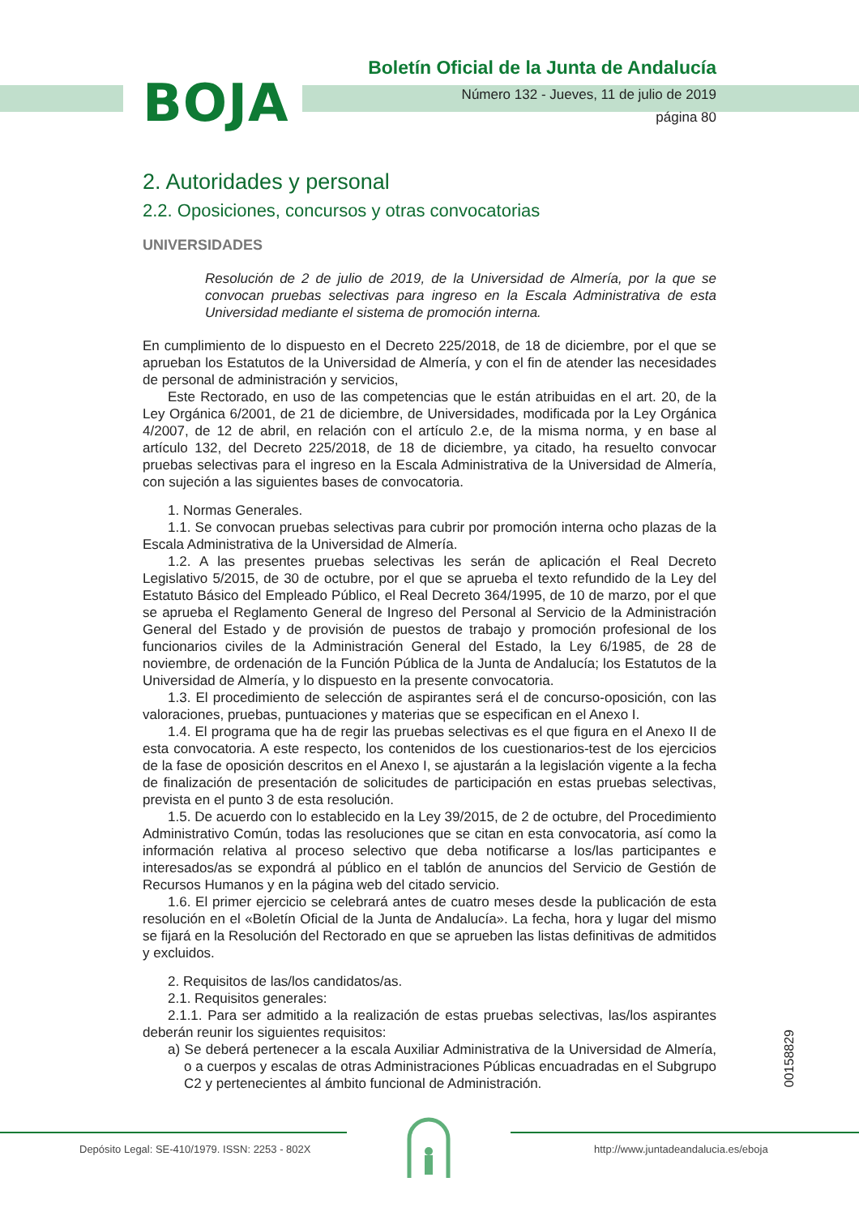BOJA
Boletín Oficial de la Junta de Andalucía
Número 132 - Jueves, 11 de julio de 2019
página 80
2. Autoridades y personal
2.2. Oposiciones, concursos y otras convocatorias
UNIVERSIDADES
Resolución de 2 de julio de 2019, de la Universidad de Almería, por la que se convocan pruebas selectivas para ingreso en la Escala Administrativa de esta Universidad mediante el sistema de promoción interna.
En cumplimiento de lo dispuesto en el Decreto 225/2018, de 18 de diciembre, por el que se aprueban los Estatutos de la Universidad de Almería, y con el fin de atender las necesidades de personal de administración y servicios,
Este Rectorado, en uso de las competencias que le están atribuidas en el art. 20, de la Ley Orgánica 6/2001, de 21 de diciembre, de Universidades, modificada por la Ley Orgánica 4/2007, de 12 de abril, en relación con el artículo 2.e, de la misma norma, y en base al artículo 132, del Decreto 225/2018, de 18 de diciembre, ya citado, ha resuelto convocar pruebas selectivas para el ingreso en la Escala Administrativa de la Universidad de Almería, con sujeción a las siguientes bases de convocatoria.
1. Normas Generales.
1.1. Se convocan pruebas selectivas para cubrir por promoción interna ocho plazas de la Escala Administrativa de la Universidad de Almería.
1.2. A las presentes pruebas selectivas les serán de aplicación el Real Decreto Legislativo 5/2015, de 30 de octubre, por el que se aprueba el texto refundido de la Ley del Estatuto Básico del Empleado Público, el Real Decreto 364/1995, de 10 de marzo, por el que se aprueba el Reglamento General de Ingreso del Personal al Servicio de la Administración General del Estado y de provisión de puestos de trabajo y promoción profesional de los funcionarios civiles de la Administración General del Estado, la Ley 6/1985, de 28 de noviembre, de ordenación de la Función Pública de la Junta de Andalucía; los Estatutos de la Universidad de Almería, y lo dispuesto en la presente convocatoria.
1.3. El procedimiento de selección de aspirantes será el de concurso-oposición, con las valoraciones, pruebas, puntuaciones y materias que se especifican en el Anexo I.
1.4. El programa que ha de regir las pruebas selectivas es el que figura en el Anexo II de esta convocatoria. A este respecto, los contenidos de los cuestionarios-test de los ejercicios de la fase de oposición descritos en el Anexo I, se ajustarán a la legislación vigente a la fecha de finalización de presentación de solicitudes de participación en estas pruebas selectivas, prevista en el punto 3 de esta resolución.
1.5. De acuerdo con lo establecido en la Ley 39/2015, de 2 de octubre, del Procedimiento Administrativo Común, todas las resoluciones que se citan en esta convocatoria, así como la información relativa al proceso selectivo que deba notificarse a los/las participantes e interesados/as se expondrá al público en el tablón de anuncios del Servicio de Gestión de Recursos Humanos y en la página web del citado servicio.
1.6. El primer ejercicio se celebrará antes de cuatro meses desde la publicación de esta resolución en el «Boletín Oficial de la Junta de Andalucía». La fecha, hora y lugar del mismo se fijará en la Resolución del Rectorado en que se aprueben las listas definitivas de admitidos y excluidos.
2. Requisitos de las/los candidatos/as.
2.1. Requisitos generales:
2.1.1. Para ser admitido a la realización de estas pruebas selectivas, las/los aspirantes deberán reunir los siguientes requisitos:
a) Se deberá pertenecer a la escala Auxiliar Administrativa de la Universidad de Almería, o a cuerpos y escalas de otras Administraciones Públicas encuadradas en el Subgrupo C2 y pertenecientes al ámbito funcional de Administración.
00158829
Depósito Legal: SE-410/1979. ISSN: 2253 - 802X
http://www.juntadeandalucia.es/eboja